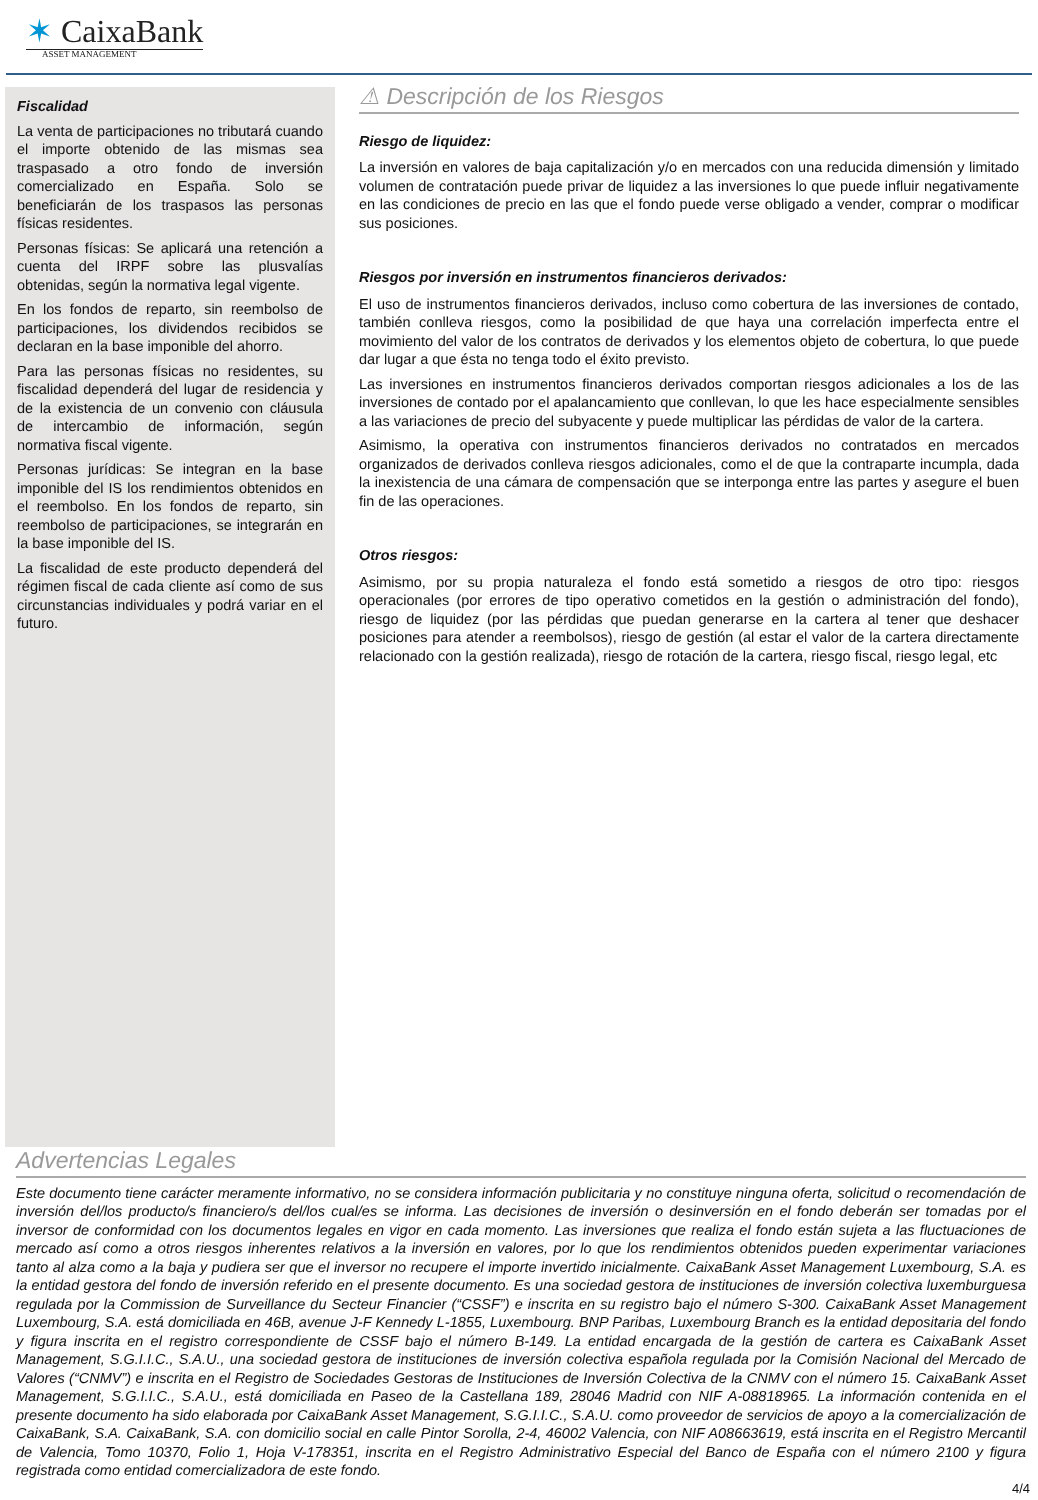✶ CaixaBank
ASSET MANAGEMENT
Fiscalidad
La venta de participaciones no tributará cuando el importe obtenido de las mismas sea traspasado a otro fondo de inversión comercializado en España. Solo se beneficiarán de los traspasos las personas físicas residentes.
Personas físicas: Se aplicará una retención a cuenta del IRPF sobre las plusvalías obtenidas, según la normativa legal vigente.
En los fondos de reparto, sin reembolso de participaciones, los dividendos recibidos se declaran en la base imponible del ahorro.
Para las personas físicas no residentes, su fiscalidad dependerá del lugar de residencia y de la existencia de un convenio con cláusula de intercambio de información, según normativa fiscal vigente.
Personas jurídicas: Se integran en la base imponible del IS los rendimientos obtenidos en el reembolso. En los fondos de reparto, sin reembolso de participaciones, se integrarán en la base imponible del IS.
La fiscalidad de este producto dependerá del régimen fiscal de cada cliente así como de sus circunstancias individuales y podrá variar en el futuro.
⚠ Descripción de los Riesgos
Riesgo de liquidez:
La inversión en valores de baja capitalización y/o en mercados con una reducida dimensión y limitado volumen de contratación puede privar de liquidez a las inversiones lo que puede influir negativamente en las condiciones de precio en las que el fondo puede verse obligado a vender, comprar o modificar sus posiciones.
Riesgos por inversión en instrumentos financieros derivados:
El uso de instrumentos financieros derivados, incluso como cobertura de las inversiones de contado, también conlleva riesgos, como la posibilidad de que haya una correlación imperfecta entre el movimiento del valor de los contratos de derivados y los elementos objeto de cobertura, lo que puede dar lugar a que ésta no tenga todo el éxito previsto.
Las inversiones en instrumentos financieros derivados comportan riesgos adicionales a los de las inversiones de contado por el apalancamiento que conllevan, lo que les hace especialmente sensibles a las variaciones de precio del subyacente y puede multiplicar las pérdidas de valor de la cartera.
Asimismo, la operativa con instrumentos financieros derivados no contratados en mercados organizados de derivados conlleva riesgos adicionales, como el de que la contraparte incumpla, dada la inexistencia de una cámara de compensación que se interponga entre las partes y asegure el buen fin de las operaciones.
Otros riesgos:
Asimismo, por su propia naturaleza el fondo está sometido a riesgos de otro tipo: riesgos operacionales (por errores de tipo operativo cometidos en la gestión o administración del fondo), riesgo de liquidez (por las pérdidas que puedan generarse en la cartera al tener que deshacer posiciones para atender a reembolsos), riesgo de gestión (al estar el valor de la cartera directamente relacionado con la gestión realizada), riesgo de rotación de la cartera, riesgo fiscal, riesgo legal, etc
Advertencias Legales
Este documento tiene carácter meramente informativo, no se considera información publicitaria y no constituye ninguna oferta, solicitud o recomendación de inversión del/los producto/s financiero/s del/los cual/es se informa. Las decisiones de inversión o desinversión en el fondo deberán ser tomadas por el inversor de conformidad con los documentos legales en vigor en cada momento. Las inversiones que realiza el fondo están sujeta a las fluctuaciones de mercado así como a otros riesgos inherentes relativos a la inversión en valores, por lo que los rendimientos obtenidos pueden experimentar variaciones tanto al alza como a la baja y pudiera ser que el inversor no recupere el importe invertido inicialmente. CaixaBank Asset Management Luxembourg, S.A. es la entidad gestora del fondo de inversión referido en el presente documento. Es una sociedad gestora de instituciones de inversión colectiva luxemburguesa regulada por la Commission de Surveillance du Secteur Financier (“CSSF”) e inscrita en su registro bajo el número S-300. CaixaBank Asset Management Luxembourg, S.A. está domiciliada en 46B, avenue J-F Kennedy L-1855, Luxembourg. BNP Paribas, Luxembourg Branch es la entidad depositaria del fondo y figura inscrita en el registro correspondiente de CSSF bajo el número B-149. La entidad encargada de la gestión de cartera es CaixaBank Asset Management, S.G.I.I.C., S.A.U., una sociedad gestora de instituciones de inversión colectiva española regulada por la Comisión Nacional del Mercado de Valores (“CNMV”) e inscrita en el Registro de Sociedades Gestoras de Instituciones de Inversión Colectiva de la CNMV con el número 15. CaixaBank Asset Management, S.G.I.I.C., S.A.U., está domiciliada en Paseo de la Castellana 189, 28046 Madrid con NIF A-08818965. La información contenida en el presente documento ha sido elaborada por CaixaBank Asset Management, S.G.I.I.C., S.A.U. como proveedor de servicios de apoyo a la comercialización de CaixaBank, S.A. CaixaBank, S.A. con domicilio social en calle Pintor Sorolla, 2-4, 46002 Valencia, con NIF A08663619, está inscrita en el Registro Mercantil de Valencia, Tomo 10370, Folio 1, Hoja V-178351, inscrita en el Registro Administrativo Especial del Banco de España con el número 2100 y figura registrada como entidad comercializadora de este fondo.
4/4